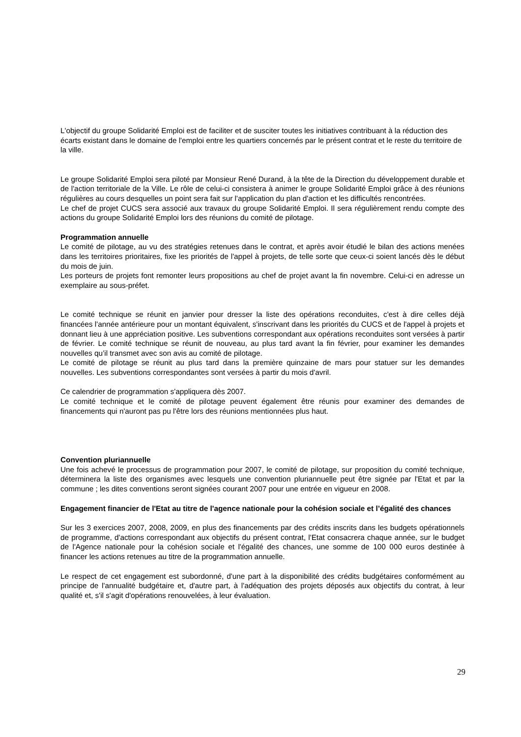L'objectif du groupe Solidarité Emploi est de faciliter et de susciter toutes les initiatives contribuant à la réduction des écarts existant dans le domaine de l'emploi entre les quartiers concernés par le présent contrat et le reste du territoire de la ville.
Le groupe Solidarité Emploi sera piloté par Monsieur René Durand, à la tête de la Direction du développement durable et de l'action territoriale de la Ville. Le rôle de celui-ci consistera à animer le groupe Solidarité Emploi grâce à des réunions régulières au cours desquelles un point sera fait sur l'application du plan d'action et les difficultés rencontrées.
Le chef de projet CUCS sera associé aux travaux du groupe Solidarité Emploi. Il sera régulièrement rendu compte des actions du groupe Solidarité Emploi lors des réunions du comité de pilotage.
Programmation annuelle
Le comité de pilotage, au vu des stratégies retenues dans le contrat, et après avoir étudié le bilan des actions menées dans les territoires prioritaires, fixe les priorités de l'appel à projets, de telle sorte que ceux-ci soient lancés dès le début du mois de juin.
Les porteurs de projets font remonter leurs propositions au chef de projet avant la fin novembre. Celui-ci en adresse un exemplaire au sous-préfet.
Le comité technique se réunit en janvier pour dresser la liste des opérations reconduites, c'est à dire celles déjà financées l'année antérieure pour un montant équivalent, s'inscrivant dans les priorités du CUCS et de l'appel à projets et donnant lieu à une appréciation positive. Les subventions correspondant aux opérations reconduites sont versées à partir de février. Le comité technique se réunit de nouveau, au plus tard avant la fin février, pour examiner les demandes nouvelles qu’il transmet avec son avis au comité de pilotage.
Le comité de pilotage se réunit au plus tard dans la première quinzaine de mars pour statuer sur les demandes nouvelles. Les subventions correspondantes sont versées à partir du mois d'avril.
Ce calendrier de programmation s'appliquera dès 2007.
Le comité technique et le comité de pilotage peuvent également être réunis pour examiner des demandes de financements qui n'auront pas pu l'être lors des réunions mentionnées plus haut.
Convention pluriannuelle
Une fois achevé le processus de programmation pour 2007, le comité de pilotage, sur proposition du comité technique, déterminera la liste des organismes avec lesquels une convention pluriannuelle peut être signée par l'Etat et par la commune ; les dites conventions seront signées courant 2007 pour une entrée en vigueur en 2008.
Engagement financier de l'Etat au titre de l'agence nationale pour la cohésion sociale et l’égalité des chances
Sur les 3 exercices 2007, 2008, 2009, en plus des financements par des crédits inscrits dans les budgets opérationnels de programme, d'actions correspondant aux objectifs du présent contrat, l'Etat consacrera chaque année, sur le budget de l'Agence nationale pour la cohésion sociale et l'égalité des chances, une somme de 100 000 euros destinée à financer les actions retenues au titre de la programmation annuelle.
Le respect de cet engagement est subordonné, d'une part à la disponibilité des crédits budgétaires conformément au principe de l'annualité budgétaire et, d'autre part, à l'adéquation des projets déposés aux objectifs du contrat, à leur qualité et, s'il s'agit d'opérations renouvelées, à leur évaluation.
29